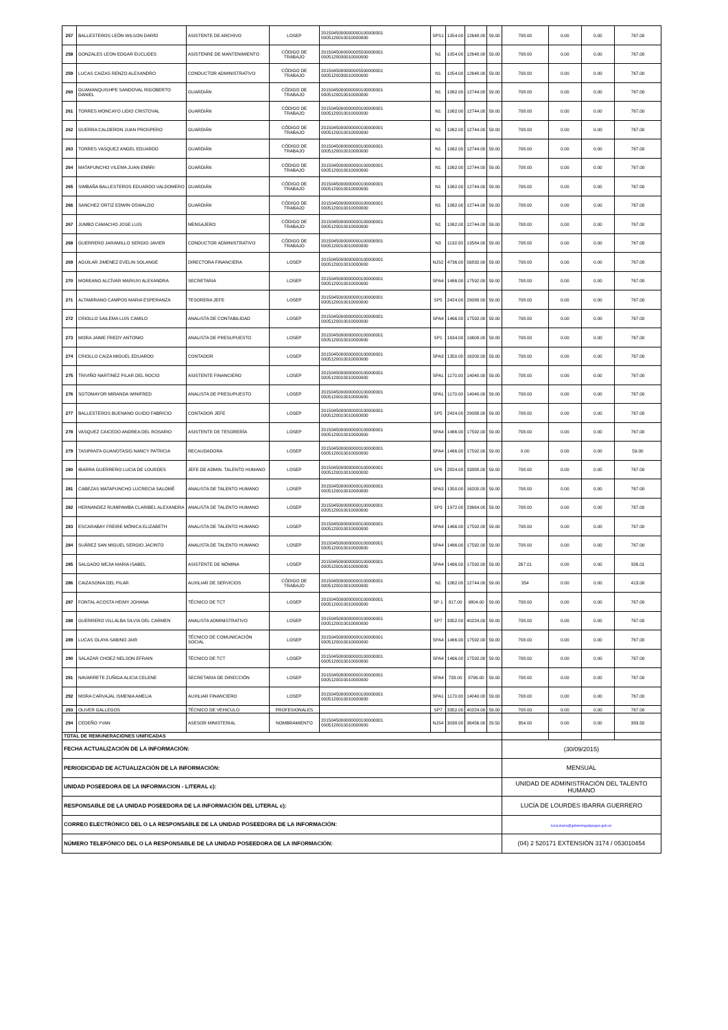| 257 | BALLESTEROS LEÓN WILSON DARÍO | ASISTENTE DE ARCHIVO | LOSEP | 2015045000000000100000001 0005120010010000000 | SPS1 | 1054.00 | 12648.00 | 59.00 | 708.00 | 0.00 | 0.00 | 767.00 |
| 258 | GONZALES LEON EDGAR EUCLIDES | ASISTENRE DE MANTENIMIENTO | CÓDIGO DE TRABAJO | 2015045000000005500000001 0005120030010000000 | N1 | 1054.00 | 12648.00 | 59.00 | 708.00 | 0.00 | 0.00 | 767.00 |
| 259 | LUCAS CAIZAS RENZO ALEXANDRO | CONDUCTOR ADMINISTRATIVO | CÓDIGO DE TRABAJO | 2015045000000005500000001 0005120030010000000 | N1 | 1054.00 | 12648.00 | 59.00 | 708.00 | 0.00 | 0.00 | 767.00 |
| 260 | GUAMANQUISHPE SANDOVAL RIGOBERTO DANIEL | GUARDIÁN | CÓDIGO DE TRABAJO | 2015045000000000100000001 0005120010010000000 | N1 | 1062.00 | 12744.00 | 59.00 | 708.00 | 0.00 | 0.00 | 767.00 |
| 261 | TORRES MONCAYO LIDIO CRISTOVAL | GUARDIÁN | CÓDIGO DE TRABAJO | 2015045000000000100000001 0005120010010000000 | N1 | 1062.00 | 12744.00 | 59.00 | 708.00 | 0.00 | 0.00 | 767.00 |
| 262 | GUERRA CALDERON JUAN PROSPERO | GUARDIÁN | CÓDIGO DE TRABAJO | 2015045000000000100000001 0005120010010000000 | N1 | 1062.00 | 12744.00 | 59.00 | 708.00 | 0.00 | 0.00 | 767.00 |
| 263 | TORRES VASQUEZ ANGEL EDUARDO | GUARDIÁN | CÓDIGO DE TRABAJO | 2015045000000000100000001 0005120010010000000 | N1 | 1062.00 | 12744.00 | 59.00 | 708.00 | 0.00 | 0.00 | 767.00 |
| 264 | MATAPUNCHO VILEMA JUAN ENRRI | GUARDIÁN | CÓDIGO DE TRABAJO | 2015045000000000100000001 0005120010010000000 | N1 | 1062.00 | 12744.00 | 59.00 | 708.00 | 0.00 | 0.00 | 767.00 |
| 265 | SIMBAÑA BALLESTEROS EDUARDO VALDOMERO | GUARDIÁN | CÓDIGO DE TRABAJO | 2015045000000000100000001 0005120010010000000 | N1 | 1062.00 | 12744.00 | 59.00 | 708.00 | 0.00 | 0.00 | 767.00 |
| 266 | SANCHEZ ORTIZ EDWIN OSWALDO | GUARDIÁN | CÓDIGO DE TRABAJO | 2015045000000000100000001 0005120010010000000 | N1 | 1062.00 | 12744.00 | 59.00 | 708.00 | 0.00 | 0.00 | 767.00 |
| 267 | JUMBO CAMACHO JOSE LUIS | MENSAJERO | CÓDIGO DE TRABAJO | 2015045000000000100000001 0005120010010000000 | N1 | 1062.00 | 12744.00 | 59.00 | 708.00 | 0.00 | 0.00 | 767.00 |
| 268 | GUERRERO JARAMILLO SERGIO JAVIER | CONDUCTOR ADMINISTRATIVO | CÓDIGO DE TRABAJO | 2015045000000000100000001 0005120010010000000 | N3 | 1132.00 | 13584.00 | 59.00 | 708.00 | 0.00 | 0.00 | 767.00 |
| 269 | AGUILAR JIMENEZ EVELIN SOLANGE | DIRECTORA FINANCIERA | LOSEP | 2015045000000000100000001 0005120010010000000 | NJS2 | 4736.00 | 56832.00 | 59.00 | 708.00 | 0.00 | 0.00 | 767.00 |
| 270 | MOREANO ALCÍVAR MARIUXI ALEXANDRA | SECRETARIA | LOSEP | 2015045000000000100000001 0005120010010000000 | SPA4 | 1466.00 | 17592.00 | 59.00 | 708.00 | 0.00 | 0.00 | 767.00 |
| 271 | ALTAMIRANO CAMPOS MARIA ESPERANZA | TESORERA JEFE | LOSEP | 2015045000000000100000001 0005120010010000000 | SP5 | 2424.00 | 29088.00 | 59.00 | 708.00 | 0.00 | 0.00 | 767.00 |
| 272 | CRIOLLO SAILEMA LUIS CAMILO | ANALISTA DE CONTABILIDAD | LOSEP | 2015045000000000100000001 0005120010010000000 | SPA4 | 1466.00 | 17592.00 | 59.00 | 708.00 | 0.00 | 0.00 | 767.00 |
| 273 | MORA JAIME FREDY ANTONIO | ANALISTA DE PRESUPUESTO | LOSEP | 2015045000000000100000001 0005120010010000000 | SP1 | 1634.00 | 19608.00 | 59.00 | 708.00 | 0.00 | 0.00 | 767.00 |
| 274 | CRIOLLO CAIZA MIGUEL EDUARDO | CONTADOR | LOSEP | 2015045000000000100000001 0005120010010000000 | SPA3 | 1350.00 | 16200.00 | 59.00 | 708.00 | 0.00 | 0.00 | 767.00 |
| 275 | TRIVIÑO NARTINEZ PILAR DEL ROCIO | ASISTENTE FINANCIERO | LOSEP | 2015045000000000100000001 0005120010010000000 | SPA1 | 1170.00 | 14040.00 | 59.00 | 708.00 | 0.00 | 0.00 | 767.00 |
| 276 | SOTOMAYOR MIRANDA WINIFRED | ANALISTA DE PRESUPUESTO | LOSEP | 2015045000000000100000001 0005120010010000000 | SPA1 | 1170.00 | 14040.00 | 59.00 | 708.00 | 0.00 | 0.00 | 767.00 |
| 277 | BALLESTEROS BUENANO GUIDO FABRICIO | CONTADOR JEFE | LOSEP | 2015045000000000100000001 0005120010010000000 | SP5 | 2424.00 | 29088.00 | 59.00 | 708.00 | 0.00 | 0.00 | 767.00 |
| 278 | VASQUEZ CAICEDO ANDREA DEL ROSARIO | ASISTENTE DE TESORERÍA | LOSEP | 2015045000000000100000001 0005120010010000000 | SPA4 | 1466.00 | 17592.00 | 59.00 | 708.00 | 0.00 | 0.00 | 767.00 |
| 279 | TASIPANTA GUANOTASIG NANCY PATRICIA | RECAUDADORA | LOSEP | 2015045000000000100000001 0005120010010000000 | SPA4 | 1466.00 | 17592.00 | 59.00 | 0.00 | 0.00 | 0.00 | 59.00 |
| 280 | IBARRA GUERRERO LUCIA DE LOURDES | JEFE DE ADMIN. TALENTO HUMANO | LOSEP | 2015045000000000100000001 0005120010010000000 | SP6 | 2824.00 | 33888.00 | 59.00 | 708.00 | 0.00 | 0.00 | 767.00 |
| 281 | CABEZAS MATAPUNCHO LUCRECIA SALOMÉ | ANALISTA DE TALENTO HUMANO | LOSEP | 2015045000000000100000001 0005120010010000000 | SPA3 | 1350.00 | 16200.00 | 59.00 | 708.00 | 0.00 | 0.00 | 767.00 |
| 282 | HERNANDEZ RUMIPAMBA CLARIBEL ALEXANDRA | ANALISTA DE TALENTO HUMANO | LOSEP | 2015045000000000100000001 0005120010010000000 | SP3 | 1972.00 | 23664.00 | 59.00 | 708.00 | 0.00 | 0.00 | 767.00 |
| 283 | ESCARABAY FREIRE MÓNICA ELIZABETH | ANALISTA DE TALENTO HUMANO | LOSEP | 2015045000000000100000001 0005120010010000000 | SPA4 | 1466.00 | 17592.00 | 59.00 | 708.00 | 0.00 | 0.00 | 767.00 |
| 284 | SUÁREZ SAN MIGUEL SERGIO JACINTO | ANALISTA DE TALENTO HUMANO | LOSEP | 2015045000000000100000001 0005120010010000000 | SPA4 | 1466.00 | 17592.00 | 59.00 | 708.00 | 0.00 | 0.00 | 767.00 |
| 285 | SALGADO MEJIA MARIA ISABEL | ASISTENTE DE NÓMINA | LOSEP | 2015045000000000100000001 0005120010010000000 | SPA4 | 1466.00 | 17592.00 | 59.00 | 267.01 | 0.00 | 0.00 | 326.01 |
| 286 | CAIZASONIA DEL PILAR | AUXILIAR DE SERVICIOS | CÓDIGO DE TRABAJO | 2015045000000000100000001 0005120010010000000 | N1 | 1062.00 | 12744.00 | 59.00 | 354 | 0.00 | 0.00 | 413.00 |
| 287 | FONTAL ACOSTA HEIMY JOHANA | TÉCNICO DE TCT | LOSEP | 2015045000000000100000001 0005120010010000000 | SP 1 | 817.00 | 9804.00 | 59.00 | 708.00 | 0.00 | 0.00 | 767.00 |
| 288 | GUERRERO VILLALBA SILVIA DEL CARMEN | ANALISTA ADMINISTRATIVO | LOSEP | 2015045000000000100000001 0005120010010000000 | SP7 | 3352.00 | 40224.00 | 59.00 | 708.00 | 0.00 | 0.00 | 767.00 |
| 289 | LUCAS OLAYA SABINO JAIR | TÉCNICO DE COMUNICACIÓN SOCIAL | LOSEP | 2015045000000000100000001 0005120010010000000 | SPA4 | 1466.00 | 17592.00 | 59.00 | 708.00 | 0.00 | 0.00 | 767.00 |
| 290 | SALAZAR CHOEZ NELSON EFRAIN | TÉCNICO DE TCT | LOSEP | 2015045000000000100000001 0005120010010000000 | SPA4 | 1466.00 | 17592.00 | 59.00 | 708.00 | 0.00 | 0.00 | 767.00 |
| 291 | NAVARRETE ZUÑIGA ALICIA CELENE | SECRETARIA DE DIRECCIÓN | LOSEP | 2015045000000000100000001 0005120010010000000 | SPA4 | 733.00 | 8796.00 | 59.00 | 708.00 | 0.00 | 0.00 | 767.00 |
| 292 | MORA CARVAJAL ISMENIA AMELIA | AUXILIAR FINANCIERO | LOSEP | 2015045000000000100000001 0005120010010000000 | SPA1 | 1170.00 | 14040.00 | 59.00 | 708.00 | 0.00 | 0.00 | 767.00 |
| 293 | OLIVER GALLEGOS | TÉCNICO DE VEHICULO | PROFESIONALES | | SP7 | 3352.00 | 40224.00 | 59.00 | 708.00 | 0.00 | 0.00 | 767.00 |
| 294 | CEDEÑO YVAN | ASESOR MINISTERIAL | NOMBRAMIENTO | 2015045000000000100000001 0005120010010000000 | NJS4 | 3038.00 | 36456.00 | 29.50 | 354.00 | 0.00 | 0.00 | 383.50 |
| TOTAL DE REMUNERACIONES UNIFICADAS | | | | | | | | | | | | |
| FECHA ACTUALIZACIÓN DE LA INFORMACIÓN: | | | | | | | | | (30/09/2015) | | | |
| PERIODICIDAD DE ACTUALIZACIÓN DE LA INFORMACIÓN: | | | | | | | | | MENSUAL | | | |
| UNIDAD POSEEDORA DE LA INFORMACION - LITERAL c): | | | | | | | | | UNIDAD DE ADMINISTRACIÒN DEL TALENTO HUMANO | | | |
| RESPONSABLE DE LA UNIDAD POSEEDORA DE LA INFORMACIÓN DEL LITERAL c): | | | | | | | | | LUCÍA DE LOURDES IBARRA GUERRERO | | | |
| CORREO ELECTRÓNICO DEL O LA RESPONSABLE DE LA UNIDAD POSEEDORA DE LA INFORMACIÓN: | | | | | | | | | lucia.ibarra@gobiernogalapagos.gob.ec | | | |
| NÚMERO TELEFÓNICO DEL O LA RESPONSABLE DE LA UNIDAD POSEEDORA DE LA INFORMACIÓN: | | | | | | | | | (04) 2 520171 EXTENSIÒN 3174 / 053010454 | | | |